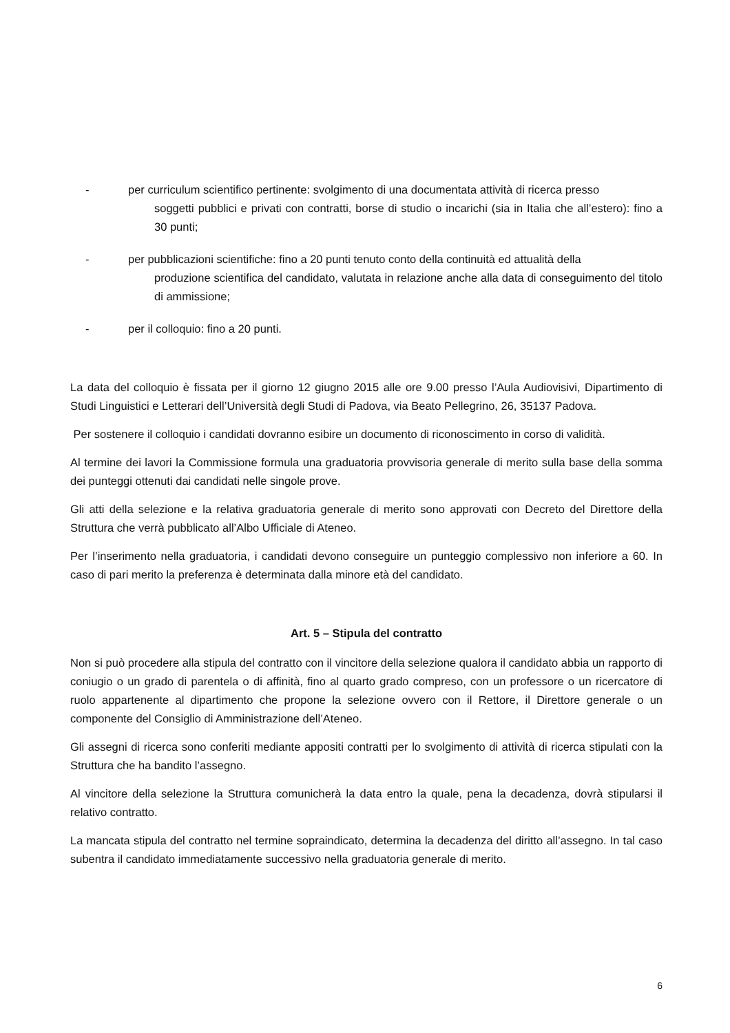- per curriculum scientifico pertinente: svolgimento di una documentata attività di ricerca presso
soggetti pubblici e privati con contratti, borse di studio o incarichi (sia in Italia che all’estero): fino a 30 punti;
- per pubblicazioni scientifiche: fino a 20 punti tenuto conto della continuità ed attualità della
produzione scientifica del candidato, valutata in relazione anche alla data di conseguimento del titolo di ammissione;
- per il colloquio: fino a 20 punti.
La data del colloquio è fissata per il giorno 12 giugno 2015 alle ore 9.00 presso l’Aula Audiovisivi, Dipartimento di Studi Linguistici e Letterari dell’Università degli Studi di Padova, via Beato Pellegrino, 26, 35137 Padova.
Per sostenere il colloquio i candidati dovranno esibire un documento di riconoscimento in corso di validità.
Al termine dei lavori la Commissione formula una graduatoria provvisoria generale di merito sulla base della somma dei punteggi ottenuti dai candidati nelle singole prove.
Gli atti della selezione e la relativa graduatoria generale di merito sono approvati con Decreto del Direttore della Struttura che verrà pubblicato all’Albo Ufficiale di Ateneo.
Per l’inserimento nella graduatoria, i candidati devono conseguire un punteggio complessivo non inferiore a 60. In caso di pari merito la preferenza è determinata dalla minore età del candidato.
Art. 5 – Stipula del contratto
Non si può procedere alla stipula del contratto con il vincitore della selezione qualora il candidato abbia un rapporto di coniugio o un grado di parentela o di affinità, fino al quarto grado compreso, con un professore o un ricercatore di ruolo appartenente al dipartimento che propone la selezione ovvero con il Rettore, il Direttore generale o un componente del Consiglio di Amministrazione dell’Ateneo.
Gli assegni di ricerca sono conferiti mediante appositi contratti per lo svolgimento di attività di ricerca stipulati con la Struttura che ha bandito l’assegno.
Al vincitore della selezione la Struttura comunicherà la data entro la quale, pena la decadenza, dovrà stipularsi il relativo contratto.
La mancata stipula del contratto nel termine sopraindicato, determina la decadenza del diritto all’assegno. In tal caso subentra il candidato immediatamente successivo nella graduatoria generale di merito.
6